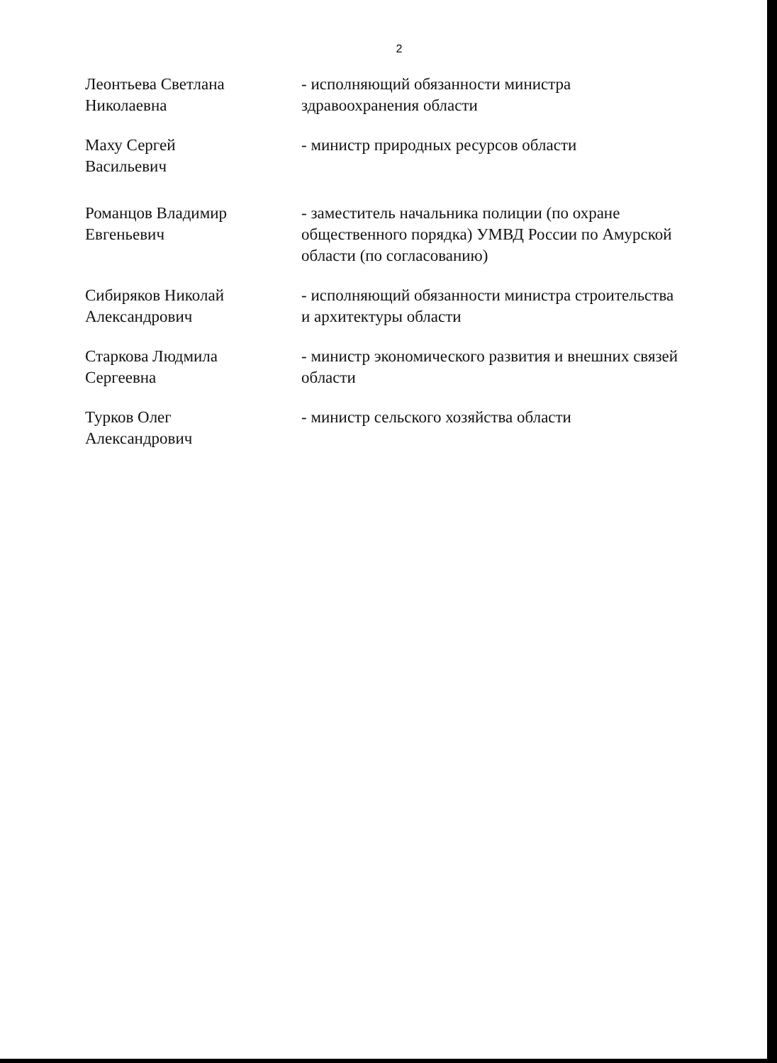2
Леонтьева Светлана
Николаевна
- исполняющий обязанности министра здравоохранения области
Маху Сергей
Васильевич
- министр природных ресурсов области
Романцов Владимир
Евгеньевич
- заместитель начальника полиции (по охране общественного порядка) УМВД России по Амурской области (по согласованию)
Сибиряков Николай
Александрович
- исполняющий обязанности министра строительства и архитектуры области
Старкова Людмила
Сергеевна
- министр экономического развития и внешних связей области
Турков Олег
Александрович
- министр сельского хозяйства области